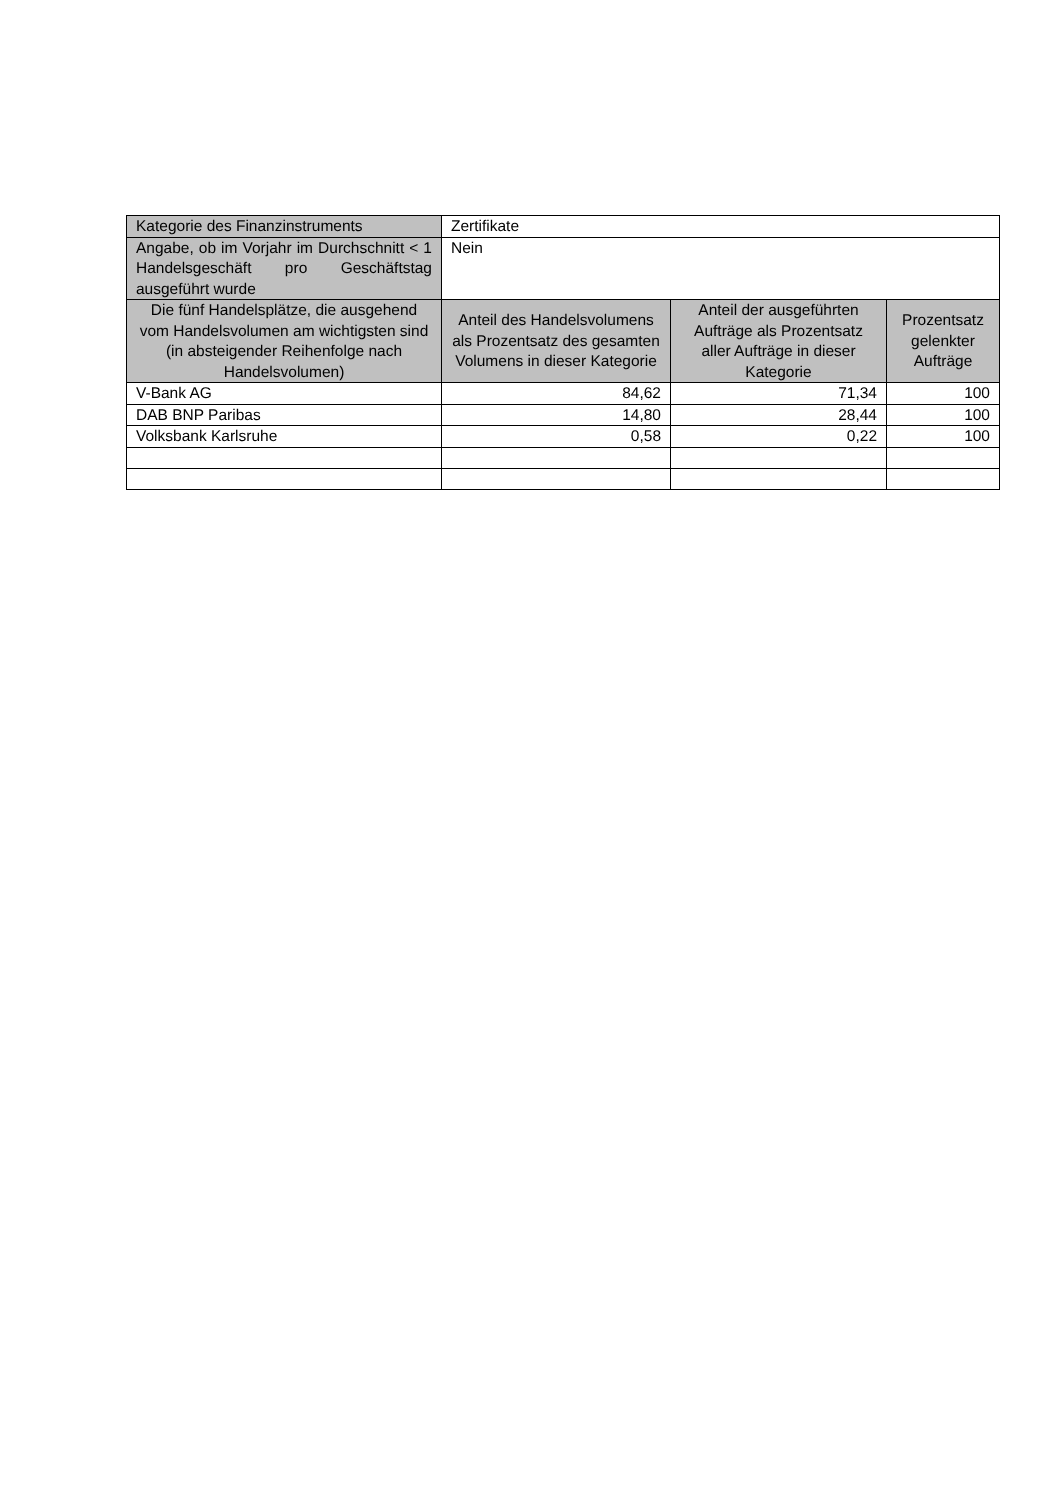| Kategorie des Finanzinstruments | Zertifikate | | |
| Angabe, ob im Vorjahr im Durchschnitt < 1 Handelsgeschäft pro Geschäftstag ausgeführt wurde | Nein | | |
| Die fünf Handelsplätze, die ausgehend vom Handelsvolumen am wichtigsten sind (in absteigender Reihenfolge nach Handelsvolumen) | Anteil des Handelsvolumens als Prozentsatz des gesamten Volumens in dieser Kategorie | Anteil der ausgeführten Aufträge als Prozentsatz aller Aufträge in dieser Kategorie | Prozentsatz gelenkter Aufträge |
| V-Bank AG | 84,62 | 71,34 | 100 |
| DAB BNP Paribas | 14,80 | 28,44 | 100 |
| Volksbank Karlsruhe | 0,58 | 0,22 | 100 |